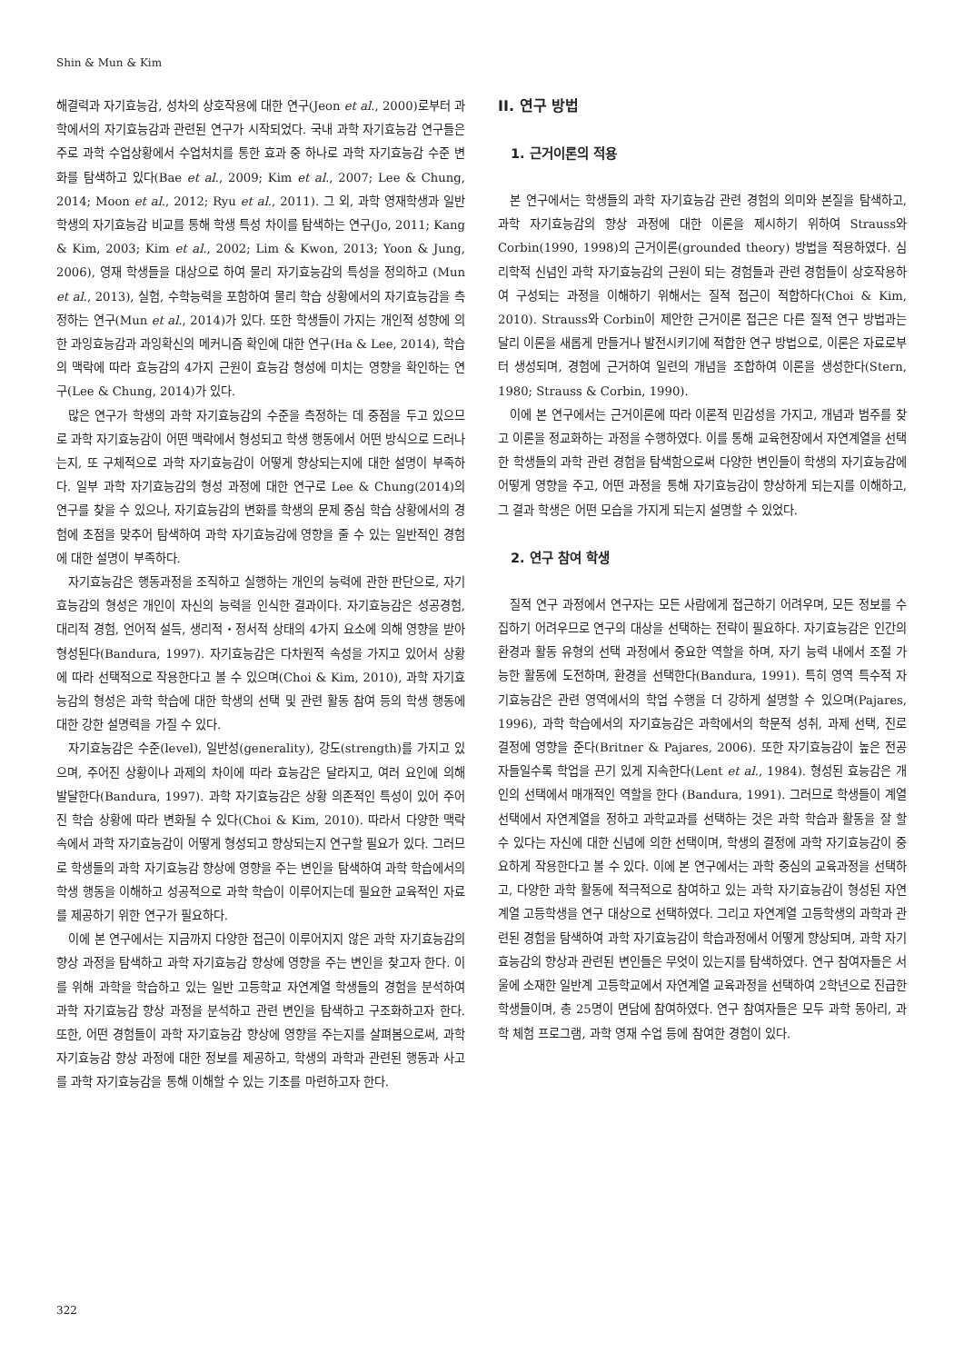Shin & Mun & Kim
해결력과 자기효능감, 성차의 상호작용에 대한 연구(Jeon et al., 2000)로부터 과학에서의 자기효능감과 관련된 연구가 시작되었다. 국내 과학 자기효능감 연구들은 주로 과학 수업상황에서 수업처치를 통한 효과 중 하나로 과학 자기효능감 수준 변화를 탐색하고 있다(Bae et al., 2009; Kim et al., 2007; Lee & Chung, 2014; Moon et al., 2012; Ryu et al., 2011). 그 외, 과학 영재학생과 일반 학생의 자기효능감 비교를 통해 학생 특성 차이를 탐색하는 연구(Jo, 2011; Kang & Kim, 2003; Kim et al., 2002; Lim & Kwon, 2013; Yoon & Jung, 2006), 영재 학생들을 대상으로 하여 물리 자기효능감의 특성을 정의하고 (Mun et al., 2013), 실험, 수학능력을 포함하여 물리 학습 상황에서의 자기효능감을 측정하는 연구(Mun et al., 2014)가 있다. 또한 학생들이 가지는 개인적 성향에 의한 과잉효능감과 과잉확신의 메커니즘 확인에 대한 연구(Ha & Lee, 2014), 학습의 맥락에 따라 효능감의 4가지 근원이 효능감 형성에 미치는 영향을 확인하는 연구(Lee & Chung, 2014)가 있다.
많은 연구가 학생의 과학 자기효능감의 수준을 측정하는 데 중점을 두고 있으므로 과학 자기효능감이 어떤 맥락에서 형성되고 학생 행동에서 어떤 방식으로 드러나는지, 또 구체적으로 과학 자기효능감이 어떻게 향상되는지에 대한 설명이 부족하다. 일부 과학 자기효능감의 형성 과정에 대한 연구로 Lee & Chung(2014)의 연구를 찾을 수 있으나, 자기효능감의 변화를 학생의 문제 중심 학습 상황에서의 경험에 초점을 맞추어 탐색하여 과학 자기효능감에 영향을 줄 수 있는 일반적인 경험에 대한 설명이 부족하다.
자기효능감은 행동과정을 조직하고 실행하는 개인의 능력에 관한 판단으로, 자기효능감의 형성은 개인이 자신의 능력을 인식한 결과이다. 자기효능감은 성공경험, 대리적 경험, 언어적 설득, 생리적・정서적 상태의 4가지 요소에 의해 영향을 받아 형성된다(Bandura, 1997). 자기효능감은 다차원적 속성을 가지고 있어서 상황에 따라 선택적으로 작용한다고 볼 수 있으며(Choi & Kim, 2010), 과학 자기효능감의 형성은 과학 학습에 대한 학생의 선택 및 관련 활동 참여 등의 학생 행동에 대한 강한 설명력을 가질 수 있다.
자기효능감은 수준(level), 일반성(generality), 강도(strength)를 가지고 있으며, 주어진 상황이나 과제의 차이에 따라 효능감은 달라지고, 여러 요인에 의해 발달한다(Bandura, 1997). 과학 자기효능감은 상황 의존적인 특성이 있어 주어진 학습 상황에 따라 변화될 수 있다(Choi & Kim, 2010). 따라서 다양한 맥락 속에서 과학 자기효능감이 어떻게 형성되고 향상되는지 연구할 필요가 있다. 그러므로 학생들의 과학 자기효능감 향상에 영향을 주는 변인을 탐색하여 과학 학습에서의 학생 행동을 이해하고 성공적으로 과학 학습이 이루어지는데 필요한 교육적인 자료를 제공하기 위한 연구가 필요하다.
이에 본 연구에서는 지금까지 다양한 접근이 이루어지지 않은 과학 자기효능감의 향상 과정을 탐색하고 과학 자기효능감 향상에 영향을 주는 변인을 찾고자 한다. 이를 위해 과학을 학습하고 있는 일반 고등학교 자연계열 학생들의 경험을 분석하여 과학 자기효능감 향상 과정을 분석하고 관련 변인을 탐색하고 구조화하고자 한다. 또한, 어떤 경험들이 과학 자기효능감 향상에 영향을 주는지를 살펴봄으로써, 과학 자기효능감 향상 과정에 대한 정보를 제공하고, 학생의 과학과 관련된 행동과 사고를 과학 자기효능감을 통해 이해할 수 있는 기초를 마련하고자 한다.
II. 연구 방법
1. 근거이론의 적용
본 연구에서는 학생들의 과학 자기효능감 관련 경험의 의미와 본질을 탐색하고, 과학 자기효능감의 향상 과정에 대한 이론을 제시하기 위하여 Strauss와 Corbin(1990, 1998)의 근거이론(grounded theory) 방법을 적용하였다. 심리학적 신념인 과학 자기효능감의 근원이 되는 경험들과 관련 경험들이 상호작용하여 구성되는 과정을 이해하기 위해서는 질적 접근이 적합하다(Choi & Kim, 2010). Strauss와 Corbin이 제안한 근거이론 접근은 다른 질적 연구 방법과는 달리 이론을 새롭게 만들거나 발전시키기에 적합한 연구 방법으로, 이론은 자료로부터 생성되며, 경험에 근거하여 일련의 개념을 조합하여 이론을 생성한다(Stern, 1980; Strauss & Corbin, 1990).
이에 본 연구에서는 근거이론에 따라 이론적 민감성을 가지고, 개념과 범주를 찾고 이론을 정교화하는 과정을 수행하였다. 이를 통해 교육현장에서 자연계열을 선택한 학생들의 과학 관련 경험을 탐색함으로써 다양한 변인들이 학생의 자기효능감에 어떻게 영향을 주고, 어떤 과정을 통해 자기효능감이 향상하게 되는지를 이해하고, 그 결과 학생은 어떤 모습을 가지게 되는지 설명할 수 있었다.
2. 연구 참여 학생
질적 연구 과정에서 연구자는 모든 사람에게 접근하기 어려우며, 모든 정보를 수집하기 어려우므로 연구의 대상을 선택하는 전략이 필요하다. 자기효능감은 인간의 환경과 활동 유형의 선택 과정에서 중요한 역할을 하며, 자기 능력 내에서 조절 가능한 활동에 도전하며, 환경을 선택한다(Bandura, 1991). 특히 영역 특수적 자기효능감은 관련 영역에서의 학업 수행을 더 강하게 설명할 수 있으며(Pajares, 1996), 과학 학습에서의 자기효능감은 과학에서의 학문적 성취, 과제 선택, 진로 결정에 영향을 준다(Britner & Pajares, 2006). 또한 자기효능감이 높은 전공자들일수록 학업을 끈기 있게 지속한다(Lent et al., 1984). 형성된 효능감은 개인의 선택에서 매개적인 역할을 한다 (Bandura, 1991). 그러므로 학생들이 계열선택에서 자연계열을 정하고 과학교과를 선택하는 것은 과학 학습과 활동을 잘 할 수 있다는 자신에 대한 신념에 의한 선택이며, 학생의 결정에 과학 자기효능감이 중요하게 작용한다고 볼 수 있다. 이에 본 연구에서는 과학 중심의 교육과정을 선택하고, 다양한 과학 활동에 적극적으로 참여하고 있는 과학 자기효능감이 형성된 자연계열 고등학생을 연구 대상으로 선택하였다. 그리고 자연계열 고등학생의 과학과 관련된 경험을 탐색하여 과학 자기효능감이 학습과정에서 어떻게 향상되며, 과학 자기효능감의 향상과 관련된 변인들은 무엇이 있는지를 탐색하였다. 연구 참여자들은 서울에 소재한 일반계 고등학교에서 자연계열 교육과정을 선택하여 2학년으로 진급한 학생들이며, 총 25명이 면담에 참여하였다. 연구 참여자들은 모두 과학 동아리, 과학 체험 프로그램, 과학 영재 수업 등에 참여한 경험이 있다.
322